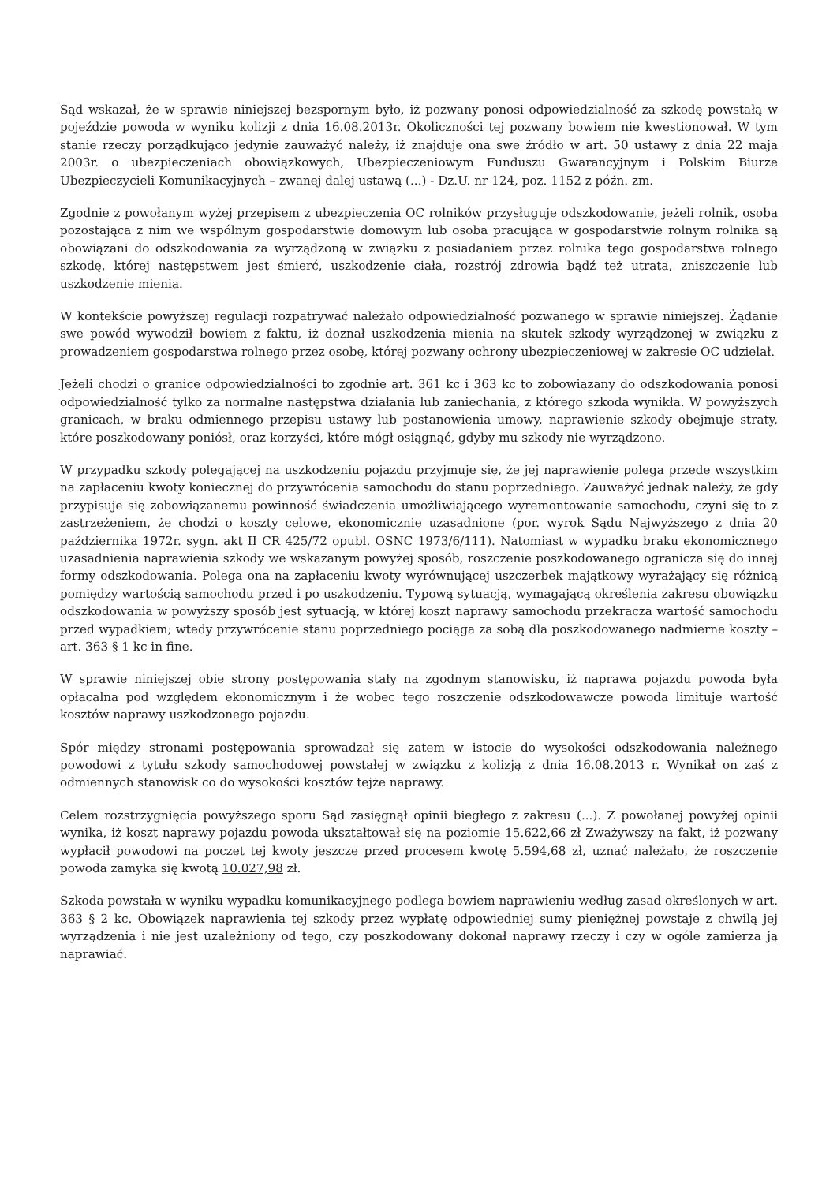Sąd wskazał, że w sprawie niniejszej bezspornym było, iż pozwany ponosi odpowiedzialność za szkodę powstałą w pojeździe powoda w wyniku kolizji z dnia 16.08.2013r. Okoliczności tej pozwany bowiem nie kwestionował. W tym stanie rzeczy porządkująco jedynie zauważyć należy, iż znajduje ona swe źródło w art. 50 ustawy z dnia 22 maja 2003r. o ubezpieczeniach obowiązkowych, Ubezpieczeniowym Funduszu Gwarancyjnym i Polskim Biurze Ubezpieczycieli Komunikacyjnych – zwanej dalej ustawą (...) - Dz.U. nr 124, poz. 1152 z późn. zm.
Zgodnie z powołanym wyżej przepisem z ubezpieczenia OC rolników przysługuje odszkodowanie, jeżeli rolnik, osoba pozostająca z nim we wspólnym gospodarstwie domowym lub osoba pracująca w gospodarstwie rolnym rolnika są obowiązani do odszkodowania za wyrządzoną w związku z posiadaniem przez rolnika tego gospodarstwa rolnego szkodę, której następstwem jest śmierć, uszkodzenie ciała, rozstrój zdrowia bądź też utrata, zniszczenie lub uszkodzenie mienia.
W kontekście powyższej regulacji rozpatrywać należało odpowiedzialność pozwanego w sprawie niniejszej. Żądanie swe powód wywodził bowiem z faktu, iż doznał uszkodzenia mienia na skutek szkody wyrządzonej w związku z prowadzeniem gospodarstwa rolnego przez osobę, której pozwany ochrony ubezpieczeniowej w zakresie OC udzielał.
Jeżeli chodzi o granice odpowiedzialności to zgodnie art. 361 kc i 363 kc to zobowiązany do odszkodowania ponosi odpowiedzialność tylko za normalne następstwa działania lub zaniechania, z którego szkoda wynikła. W powyższych granicach, w braku odmiennego przepisu ustawy lub postanowienia umowy, naprawienie szkody obejmuje straty, które poszkodowany poniósł, oraz korzyści, które mógł osiągnąć, gdyby mu szkody nie wyrządzono.
W przypadku szkody polegającej na uszkodzeniu pojazdu przyjmuje się, że jej naprawienie polega przede wszystkim na zapłaceniu kwoty koniecznej do przywrócenia samochodu do stanu poprzedniego. Zauważyć jednak należy, że gdy przypisuje się zobowiązanemu powinność świadczenia umożliwiającego wyremontowanie samochodu, czyni się to z zastrzeżeniem, że chodzi o koszty celowe, ekonomicznie uzasadnione (por. wyrok Sądu Najwyższego z dnia 20 października 1972r. sygn. akt II CR 425/72 opubl. OSNC 1973/6/111). Natomiast w wypadku braku ekonomicznego uzasadnienia naprawienia szkody we wskazanym powyżej sposób, roszczenie poszkodowanego ogranicza się do innej formy odszkodowania. Polega ona na zapłaceniu kwoty wyrównującej uszczerbek majątkowy wyrażający się różnicą pomiędzy wartością samochodu przed i po uszkodzeniu. Typową sytuacją, wymagającą określenia zakresu obowiązku odszkodowania w powyższy sposób jest sytuacją, w której koszt naprawy samochodu przekracza wartość samochodu przed wypadkiem; wtedy przywrócenie stanu poprzedniego pociąga za sobą dla poszkodowanego nadmierne koszty – art. 363 § 1 kc in fine.
W sprawie niniejszej obie strony postępowania stały na zgodnym stanowisku, iż naprawa pojazdu powoda była opłacalna pod względem ekonomicznym i że wobec tego roszczenie odszkodowawcze powoda limituje wartość kosztów naprawy uszkodzonego pojazdu.
Spór między stronami postępowania sprowadzał się zatem w istocie do wysokości odszkodowania należnego powodowi z tytułu szkody samochodowej powstałej w związku z kolizją z dnia 16.08.2013 r. Wynikał on zaś z odmiennych stanowisk co do wysokości kosztów tejże naprawy.
Celem rozstrzygnięcia powyższego sporu Sąd zasięgnął opinii biegłego z zakresu (...). Z powołanej powyżej opinii wynika, iż koszt naprawy pojazdu powoda ukształtował się na poziomie 15.622,66 zł Zważywszy na fakt, iż pozwany wypłacił powodowi na poczet tej kwoty jeszcze przed procesem kwotę 5.594,68 zł, uznać należało, że roszczenie powoda zamyka się kwotą 10.027,98 zł.
Szkoda powstała w wyniku wypadku komunikacyjnego podlega bowiem naprawieniu według zasad określonych w art. 363 § 2 kc. Obowiązek naprawienia tej szkody przez wypłatę odpowiedniej sumy pieniężnej powstaje z chwilą jej wyrządzenia i nie jest uzależniony od tego, czy poszkodowany dokonał naprawy rzeczy i czy w ogóle zamierza ją naprawiać.